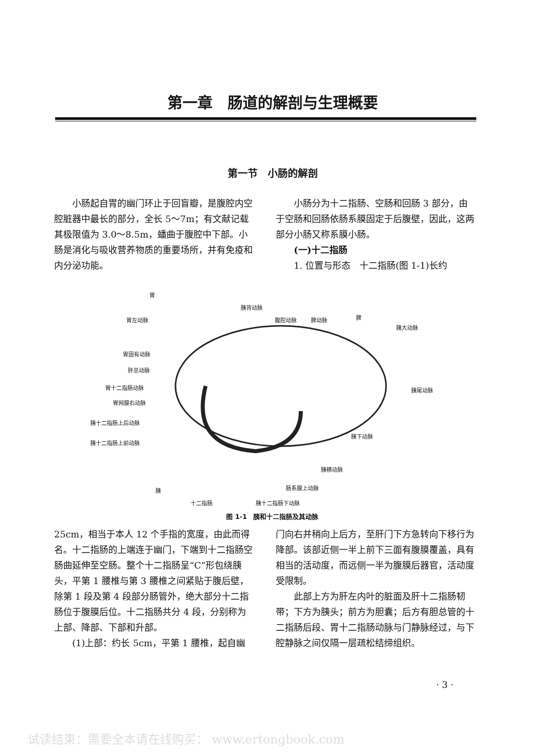第一章　肠道的解剖与生理概要
第一节　小肠的解剖
小肠起自胃的幽门环止于回盲瓣，是腹腔内空腔脏器中最长的部分，全长 5～7m；有文献记载其极限值为 3.0～8.5m，蟠曲于腹腔中下部。小肠是消化与吸收营养物质的重要场所，并有免疫和内分泌功能。
小肠分为十二指肠、空肠和回肠 3 部分，由于空肠和回肠依肠系膜固定于后腹壁，因此，这两部分小肠又称系膜小肠。
(一)十二指肠
1. 位置与形态　十二指肠(图 1-1)长约
胃
胰背动脉
胃左动脉 腹腔动脉 脾动脉 脾
胰大动脉
胃固有动脉
肝总动脉
胰尾动脉 胃十二指肠动脉
胃网膜右动脉
胰十二指肠上后动脉
胰下动脉
胰十二指肠上前动脉
胰横动脉
胰 肠系膜上动脉
十二指肠 胰十二指肠下动脉
图 1-1　胰和十二指肠及其动脉
25cm，相当于本人 12 个手指的宽度，由此而得名。十二指肠的上端连于幽门，下端到十二指肠空肠曲延伸至空肠。整个十二指肠呈“C”形包绕胰头，平第 1 腰椎与第 3 腰椎之间紧贴于腹后壁，除第 1 段及第 4 段部分肠管外，绝大部分十二指肠位于腹膜后位。十二指肠共分 4 段，分别称为上部、降部、下部和升部。
(1)上部：约长 5cm，平第 1 腰椎，起自幽
门向右并稍向上后方，至肝门下方急转向下移行为降部。该部近侧一半上前下三面有腹膜覆盖，具有相当的活动度，而远侧一半为腹膜后器官，活动度受限制。
此部上方为肝左内叶的脏面及肝十二指肠韧带；下方为胰头；前方为胆囊；后方有胆总管的十二指肠后段、胃十二指肠动脉与门静脉经过，与下腔静脉之间仅隔一层疏松结缔组织。
· 3 ·
试读结束：需要全本请在线购买： www.ertongbook.com